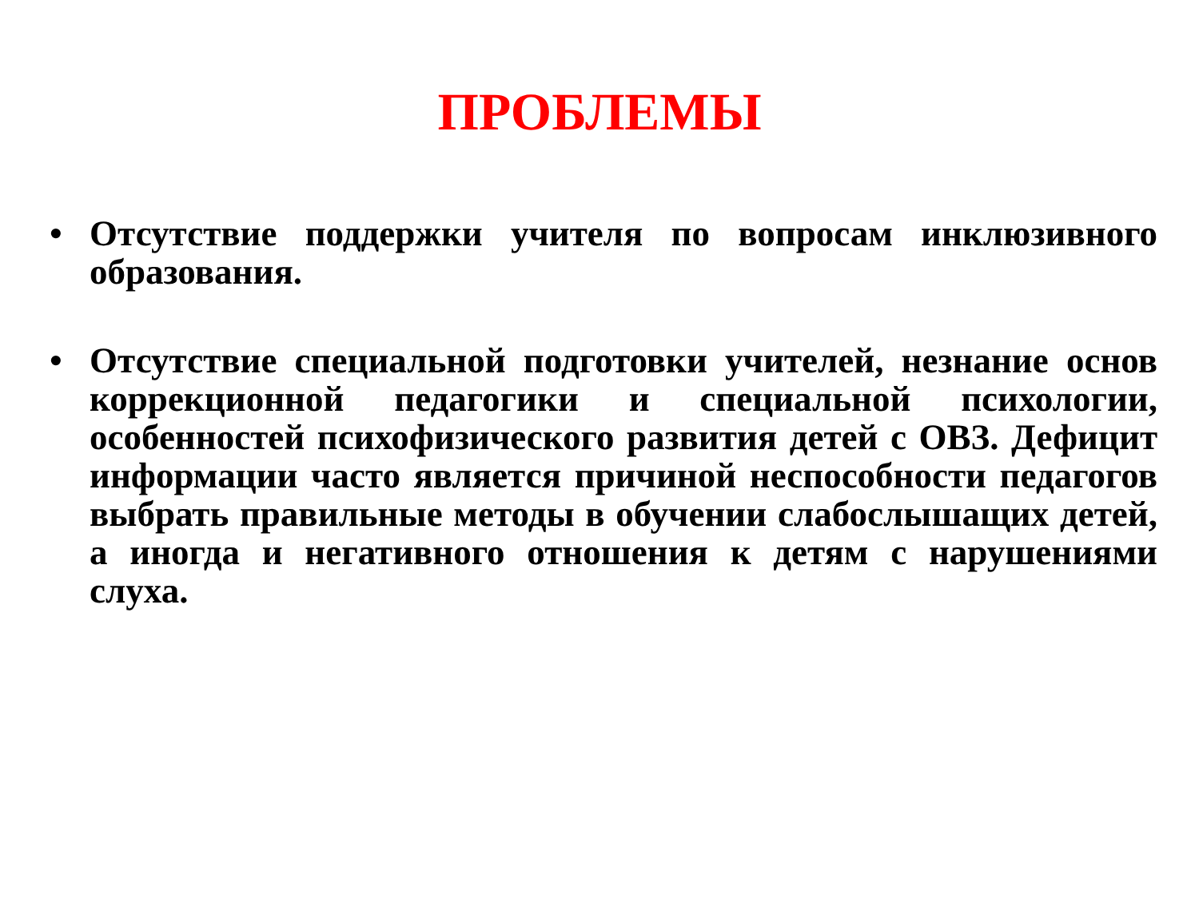ПРОБЛЕМЫ
• Отсутствие поддержки учителя по вопросам инклюзивного образования.
• Отсутствие специальной подготовки учителей, незнание основ коррекционной педагогики и специальной психологии, особенностей психофизического развития детей с ОВЗ. Дефицит информации часто является причиной неспособности педагогов выбрать правильные методы в обучении слабослышащих детей, а иногда и негативного отношения к детям с нарушениями слуха.